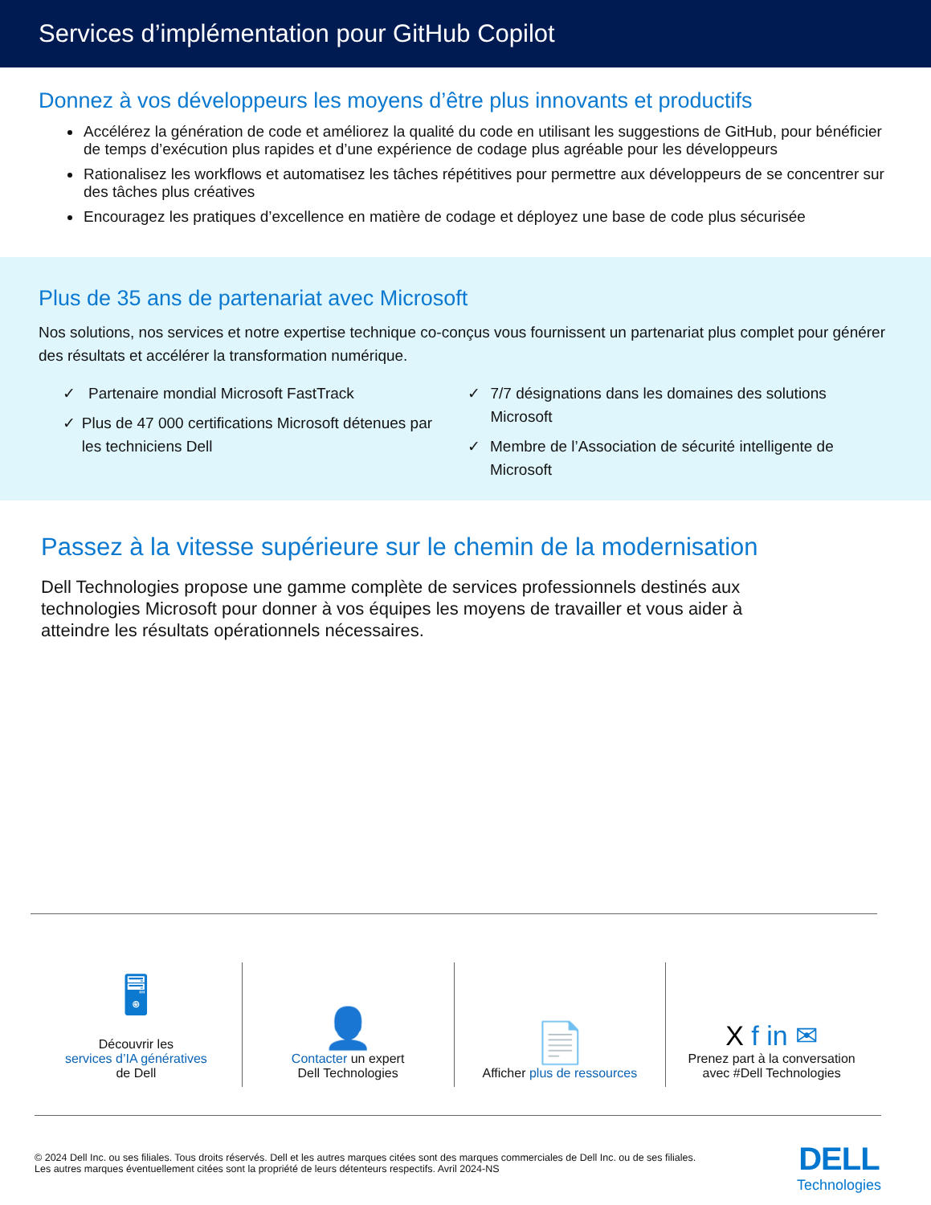Services d’implémentation pour GitHub Copilot
Donnez à vos développeurs les moyens d’être plus innovants et productifs
Accélérez la génération de code et améliorez la qualité du code en utilisant les suggestions de GitHub, pour bénéficier de temps d’exécution plus rapides et d’une expérience de codage plus agréable pour les développeurs
Rationalisez les workflows et automatisez les tâches répétitives pour permettre aux développeurs de se concentrer sur des tâches plus créatives
Encouragez les pratiques d’excellence en matière de codage et déployez une base de code plus sécurisée
Plus de 35 ans de partenariat avec Microsoft
Nos solutions, nos services et notre expertise technique co-conçus vous fournissent un partenariat plus complet pour générer des résultats et accélérer la transformation numérique.
✓ Partenaire mondial Microsoft FastTrack
✓ Plus de 47 000 certifications Microsoft détenues par les techniciens Dell
✓ 7/7 désignations dans les domaines des solutions Microsoft
✓ Membre de l’Association de sécurité intelligente de Microsoft
Passez à la vitesse supérieure sur le chemin de la modernisation
Dell Technologies propose une gamme complète de services professionnels destinés aux technologies Microsoft pour donner à vos équipes les moyens de travailler et vous aider à atteindre les résultats opérationnels nécessaires.
🖥
Découvrir les
services d’IA génératives
de Dell
👤
Contacter un expert
Dell Technologies
📄
Afficher plus de ressources
X f in ✉
Prenez part à la conversation
avec #Dell Technologies
© 2024 Dell Inc. ou ses filiales. Tous droits réservés. Dell et les autres marques citées sont des marques commerciales de Dell Inc. ou de ses filiales.
Les autres marques éventuellement citées sont la propriété de leurs détenteurs respectifs. Avril 2024-NS
DELL
Technologies